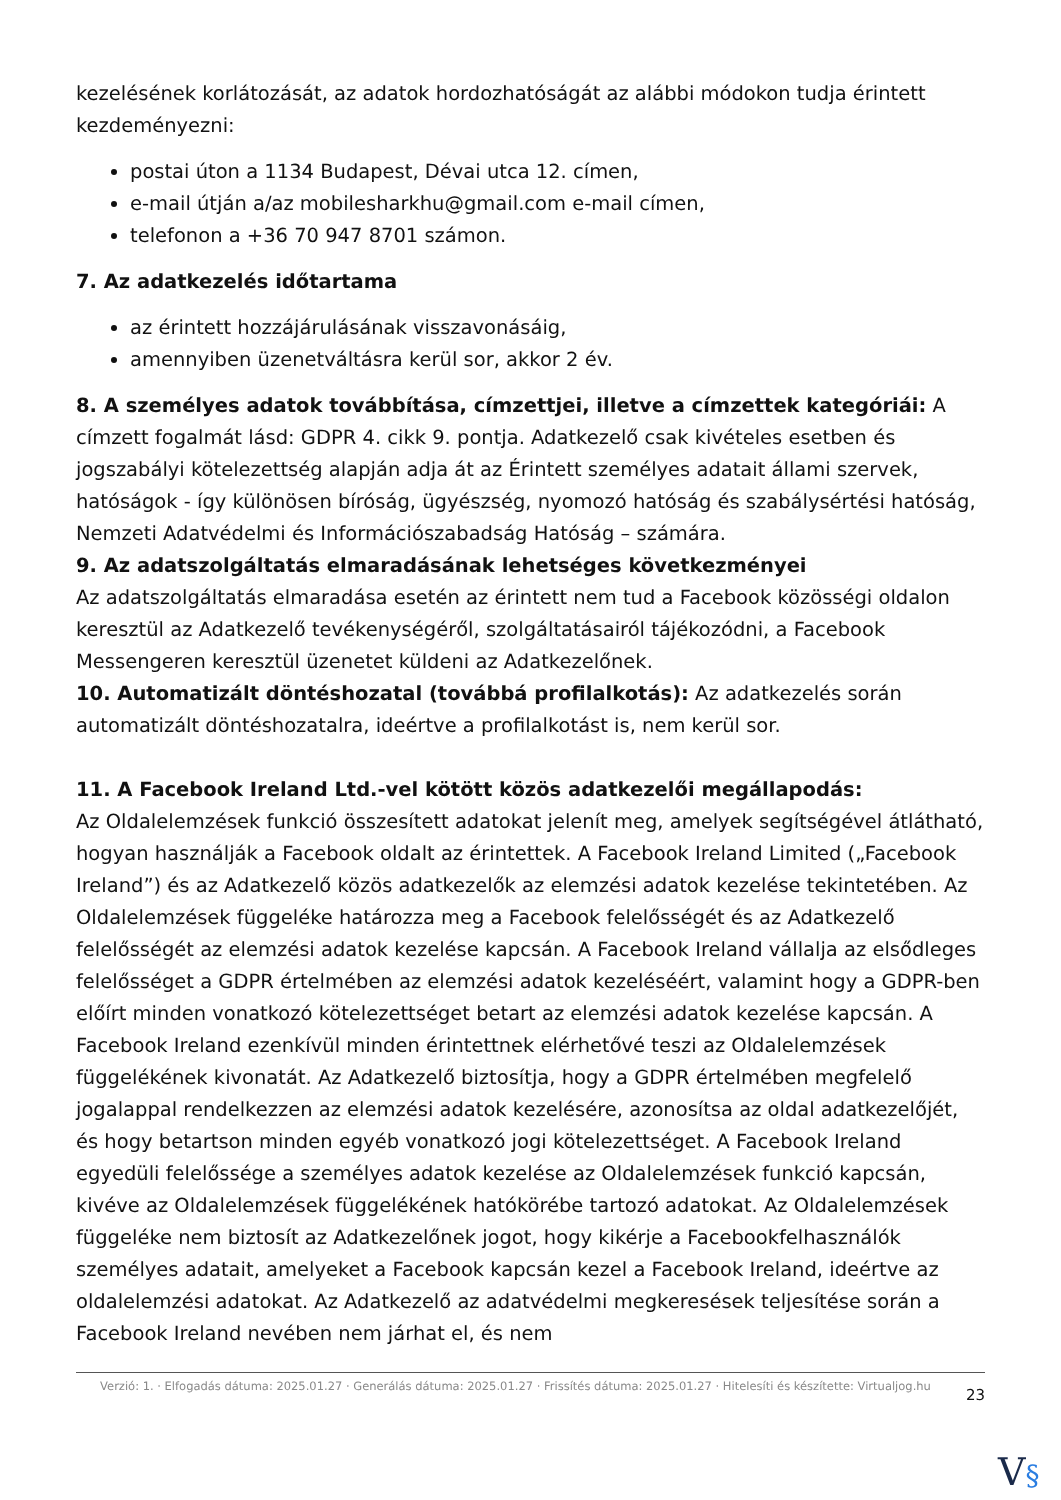kezelésének korlátozását, az adatok hordozhatóságát az alábbi módokon tudja érintett kezdeményezni:
postai úton a 1134 Budapest, Dévai utca 12. címen,
e-mail útján a/az mobilesharkhu@gmail.com e-mail címen,
telefonon a +36 70 947 8701 számon.
7. Az adatkezelés időtartama
az érintett hozzájárulásának visszavonásáig,
amennyiben üzenetváltásra kerül sor, akkor 2 év.
8. A személyes adatok továbbítása, címzettjei, illetve a címzettek kategóriái: A címzett fogalmát lásd: GDPR 4. cikk 9. pontja. Adatkezelő csak kivételes esetben és jogszabályi kötelezettség alapján adja át az Érintett személyes adatait állami szervek, hatóságok - így különösen bíróság, ügyészség, nyomozó hatóság és szabálysértési hatóság, Nemzeti Adatvédelmi és Információszabadság Hatóság – számára.
9. Az adatszolgáltatás elmaradásának lehetséges következményei
Az adatszolgáltatás elmaradása esetén az érintett nem tud a Facebook közösségi oldalon keresztül az Adatkezelő tevékenységéről, szolgáltatásairól tájékozódni, a Facebook Messengeren keresztül üzenetet küldeni az Adatkezelőnek.
10. Automatizált döntéshozatal (továbbá profilalkotás): Az adatkezelés során automatizált döntéshozatalra, ideértve a profilalkotást is, nem kerül sor.
11. A Facebook Ireland Ltd.-vel kötött közös adatkezelői megállapodás:
Az Oldalelemzések funkció összesített adatokat jelenít meg, amelyek segítségével átlátható, hogyan használják a Facebook oldalt az érintettek. A Facebook Ireland Limited („Facebook Ireland”) és az Adatkezelő közös adatkezelők az elemzési adatok kezelése tekintetében. Az Oldalelemzések függeléke határozza meg a Facebook felelősségét és az Adatkezelő felelősségét az elemzési adatok kezelése kapcsán. A Facebook Ireland vállalja az elsődleges felelősséget a GDPR értelmében az elemzési adatok kezeléséért, valamint hogy a GDPR-ben előírt minden vonatkozó kötelezettséget betart az elemzési adatok kezelése kapcsán. A Facebook Ireland ezenkívül minden érintettnek elérhetővé teszi az Oldalelemzések függelékének kivonatát. Az Adatkezelő biztosítja, hogy a GDPR értelmében megfelelő jogalappal rendelkezzen az elemzési adatok kezelésére, azonosítsa az oldal adatkezelőjét, és hogy betartson minden egyéb vonatkozó jogi kötelezettséget. A Facebook Ireland egyedüli felelőssége a személyes adatok kezelése az Oldalelemzések funkció kapcsán, kivéve az Oldalelemzések függelékének hatókörébe tartozó adatokat. Az Oldalelemzések függeléke nem biztosít az Adatkezelőnek jogot, hogy kikérje a Facebookfelhasználók személyes adatait, amelyeket a Facebook kapcsán kezel a Facebook Ireland, ideértve az oldalelemzési adatokat. Az Adatkezelő az adatvédelmi megkeresések teljesítése során a Facebook Ireland nevében nem járhat el, és nem
Verzió: 1. · Elfogadás dátuma: 2025.01.27 · Generálás dátuma: 2025.01.27 · Frissítés dátuma: 2025.01.27 · Hitelesíti és készítette: Virtualjog.hu
23
V§